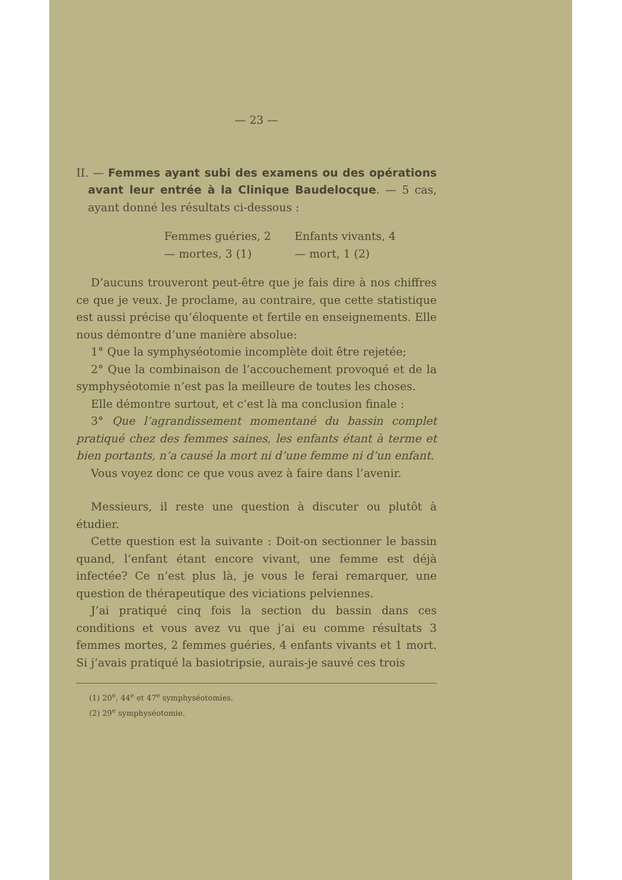— 23 —
II. — Femmes ayant subi des examens ou des opérations avant leur entrée à la Clinique Baudelocque. — 5 cas, ayant donné les résultats ci-dessous :
| Femmes guéries, 2 | Enfants vivants, 4 |
| — mortes, 3 (1) | — mort, 1 (2) |
D’aucuns trouveront peut-être que je fais dire à nos chiffres ce que je veux. Je proclame, au contraire, que cette statistique est aussi précise qu’éloquente et fertile en enseignements. Elle nous démontre d’une manière absolue:
1° Que la symphyséotomie incomplète doit être rejetée;
2° Que la combinaison de l’accouchement provoqué et de la symphyséotomie n’est pas la meilleure de toutes les choses.
Elle démontre surtout, et c’est là ma conclusion finale :
3° Que l’agrandissement momentané du bassin complet pratiqué chez des femmes saines, les enfants étant à terme et bien portants, n’a causé la mort ni d’une femme ni d’un enfant.
Vous voyez donc ce que vous avez à faire dans l’avenir.
Messieurs, il reste une question à discuter ou plutôt à étudier.
Cette question est la suivante : Doit-on sectionner le bassin quand, l’enfant étant encore vivant, une femme est déjà infectée? Ce n’est plus là, je vous le ferai remarquer, une question de thérapeutique des viciations pelviennes.
J’ai pratiqué cinq fois la section du bassin dans ces conditions et vous avez vu que j’ai eu comme résultats 3 femmes mortes, 2 femmes guéries, 4 enfants vivants et 1 mort. Si j’avais pratiqué la basiotripsie, aurais-je sauvé ces trois
(1) 20<sup>e</sup>, 44<sup>e</sup> et 47<sup>e</sup> symphyséotomies.
(2) 29<sup>e</sup> symphyséotomie.